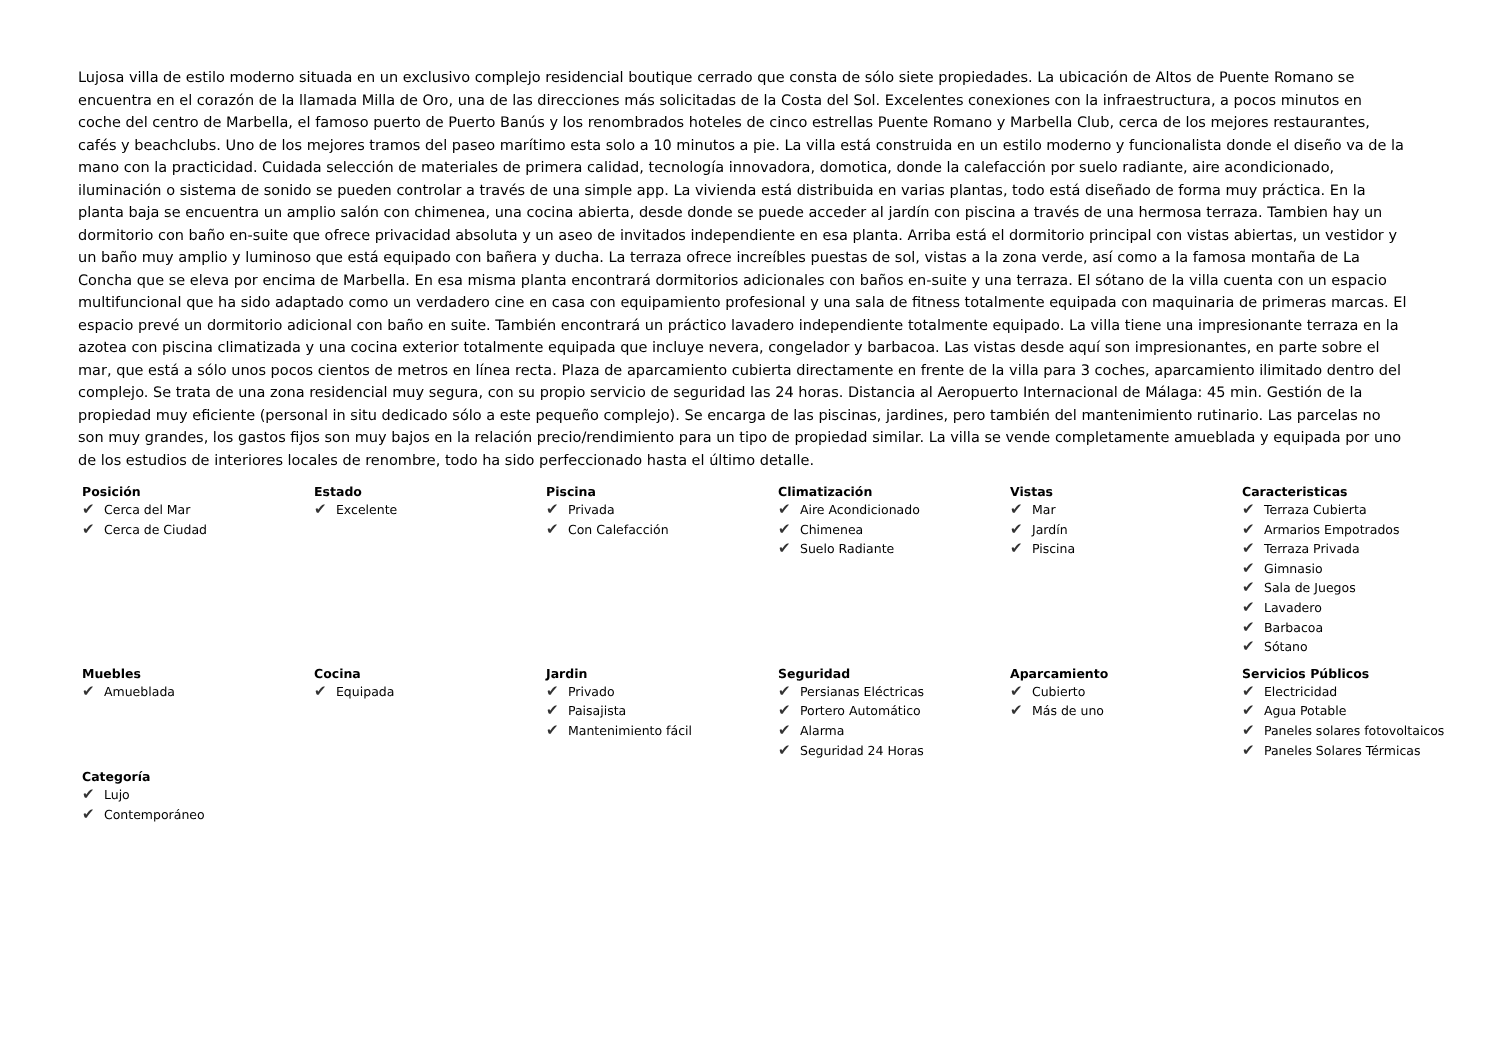Lujosa villa de estilo moderno situada en un exclusivo complejo residencial boutique cerrado que consta de sólo siete propiedades. La ubicación de Altos de Puente Romano se encuentra en el corazón de la llamada Milla de Oro, una de las direcciones más solicitadas de la Costa del Sol. Excelentes conexiones con la infraestructura, a pocos minutos en coche del centro de Marbella, el famoso puerto de Puerto Banús y los renombrados hoteles de cinco estrellas Puente Romano y Marbella Club, cerca de los mejores restaurantes, cafés y beachclubs. Uno de los mejores tramos del paseo marítimo esta solo a 10 minutos a pie. La villa está construida en un estilo moderno y funcionalista donde el diseño va de la mano con la practicidad. Cuidada selección de materiales de primera calidad, tecnología innovadora, domotica, donde la calefacción por suelo radiante, aire acondicionado, iluminación o sistema de sonido se pueden controlar a través de una simple app. La vivienda está distribuida en varias plantas, todo está diseñado de forma muy práctica. En la planta baja se encuentra un amplio salón con chimenea, una cocina abierta, desde donde se puede acceder al jardín con piscina a través de una hermosa terraza. Tambien hay un dormitorio con baño en-suite que ofrece privacidad absoluta y un aseo de invitados independiente en esa planta. Arriba está el dormitorio principal con vistas abiertas, un vestidor y un baño muy amplio y luminoso que está equipado con bañera y ducha. La terraza ofrece increíbles puestas de sol, vistas a la zona verde, así como a la famosa montaña de La Concha que se eleva por encima de Marbella. En esa misma planta encontrará dormitorios adicionales con baños en-suite y una terraza. El sótano de la villa cuenta con un espacio multifuncional que ha sido adaptado como un verdadero cine en casa con equipamiento profesional y una sala de fitness totalmente equipada con maquinaria de primeras marcas. El espacio prevé un dormitorio adicional con baño en suite. También encontrará un práctico lavadero independiente totalmente equipado. La villa tiene una impresionante terraza en la azotea con piscina climatizada y una cocina exterior totalmente equipada que incluye nevera, congelador y barbacoa. Las vistas desde aquí son impresionantes, en parte sobre el mar, que está a sólo unos pocos cientos de metros en línea recta. Plaza de aparcamiento cubierta directamente en frente de la villa para 3 coches, aparcamiento ilimitado dentro del complejo. Se trata de una zona residencial muy segura, con su propio servicio de seguridad las 24 horas. Distancia al Aeropuerto Internacional de Málaga: 45 min. Gestión de la propiedad muy eficiente (personal in situ dedicado sólo a este pequeño complejo). Se encarga de las piscinas, jardines, pero también del mantenimiento rutinario. Las parcelas no son muy grandes, los gastos fijos son muy bajos en la relación precio/rendimiento para un tipo de propiedad similar. La villa se vende completamente amueblada y equipada por uno de los estudios de interiores locales de renombre, todo ha sido perfeccionado hasta el último detalle.
Posición
✔ Cerca del Mar
✔ Cerca de Ciudad
Estado
✔ Excelente
Piscina
✔ Privada
✔ Con Calefacción
Climatización
✔ Aire Acondicionado
✔ Chimenea
✔ Suelo Radiante
Vistas
✔ Mar
✔ Jardín
✔ Piscina
Caracteristicas
✔ Terraza Cubierta
✔ Armarios Empotrados
✔ Terraza Privada
✔ Gimnasio
✔ Sala de Juegos
✔ Lavadero
✔ Barbacoa
✔ Sótano
Muebles
✔ Amueblada
Cocina
✔ Equipada
Jardin
✔ Privado
✔ Paisajista
✔ Mantenimiento fácil
Seguridad
✔ Persianas Eléctricas
✔ Portero Automático
✔ Alarma
✔ Seguridad 24 Horas
Aparcamiento
✔ Cubierto
✔ Más de uno
Servicios Públicos
✔ Electricidad
✔ Agua Potable
✔ Paneles solares fotovoltaicos
✔ Paneles Solares Térmicas
Categoría
✔ Lujo
✔ Contemporáneo